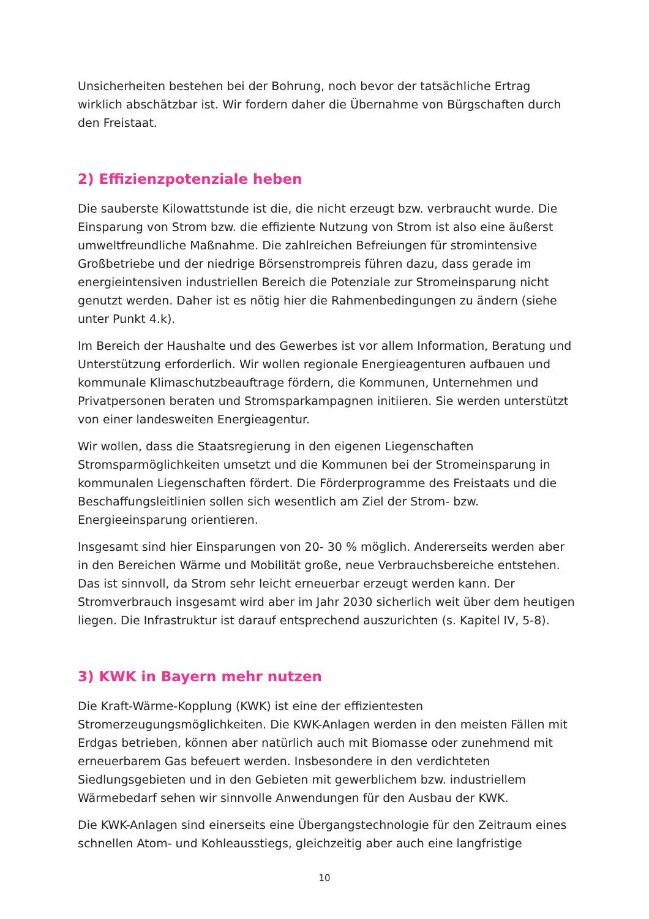Unsicherheiten bestehen bei der Bohrung, noch bevor der tatsächliche Ertrag wirklich abschätzbar ist. Wir fordern daher die Übernahme von Bürgschaften durch den Freistaat.
2) Effizienzpotenziale heben
Die sauberste Kilowattstunde ist die, die nicht erzeugt bzw. verbraucht wurde. Die Einsparung von Strom bzw. die effiziente Nutzung von Strom ist also eine äußerst umweltfreundliche Maßnahme. Die zahlreichen Befreiungen für stromintensive Großbetriebe und der niedrige Börsenstrompreis führen dazu, dass gerade im energieintensiven industriellen Bereich die Potenziale zur Stromeinsparung nicht genutzt werden. Daher ist es nötig hier die Rahmenbedingungen zu ändern (siehe unter Punkt 4.k).
Im Bereich der Haushalte und des Gewerbes ist vor allem Information, Beratung und Unterstützung erforderlich. Wir wollen regionale Energieagenturen aufbauen und kommunale Klimaschutzbeauftrage fördern, die Kommunen, Unternehmen und Privatpersonen beraten und Stromsparkampagnen initiieren. Sie werden unterstützt von einer landesweiten Energieagentur.
Wir wollen, dass die Staatsregierung in den eigenen Liegenschaften Stromsparmöglichkeiten umsetzt und die Kommunen bei der Stromeinsparung in kommunalen Liegenschaften fördert. Die Förderprogramme des Freistaats und die Beschaffungsleitlinien sollen sich wesentlich am Ziel der Strom- bzw. Energieeinsparung orientieren.
Insgesamt sind hier Einsparungen von 20- 30 % möglich. Andererseits werden aber in den Bereichen Wärme und Mobilität große, neue Verbrauchsbereiche entstehen. Das ist sinnvoll, da Strom sehr leicht erneuerbar erzeugt werden kann. Der Stromverbrauch insgesamt wird aber im Jahr 2030 sicherlich weit über dem heutigen liegen. Die Infrastruktur ist darauf entsprechend auszurichten (s. Kapitel IV, 5-8).
3) KWK in Bayern mehr nutzen
Die Kraft-Wärme-Kopplung (KWK) ist eine der effizientesten Stromerzeugungsmöglichkeiten. Die KWK-Anlagen werden in den meisten Fällen mit Erdgas betrieben, können aber natürlich auch mit Biomasse oder zunehmend mit erneuerbarem Gas befeuert werden. Insbesondere in den verdichteten Siedlungsgebieten und in den Gebieten mit gewerblichem bzw. industriellem Wärmebedarf sehen wir sinnvolle Anwendungen für den Ausbau der KWK.
Die KWK-Anlagen sind einerseits eine Übergangstechnologie für den Zeitraum eines schnellen Atom- und Kohleausstiegs, gleichzeitig aber auch eine langfristige
10